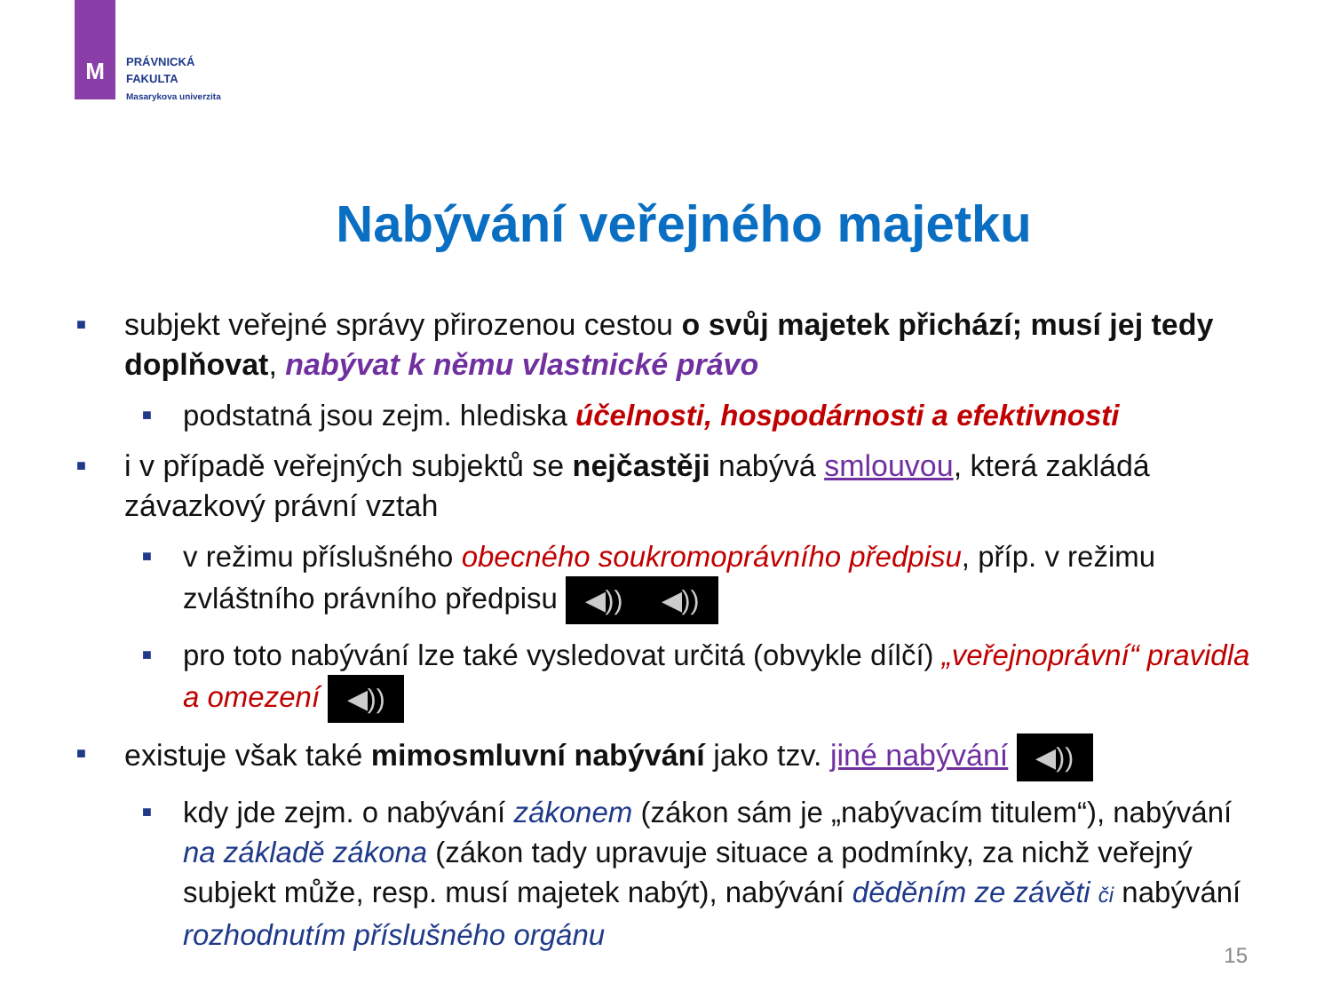M
PRÁVNICKÁ
FAKULTA
Masarykova univerzita
Nabývání veřejného majetku
■ subjekt veřejné správy přirozenou cestou o svůj majetek přichází; musí jej tedy doplňovat, nabývat k němu vlastnické právo
■ podstatná jsou zejm. hlediska účelnosti, hospodárnosti a efektivnosti
■ i v případě veřejných subjektů se nejčastěji nabývá smlouvou, která zakládá závazkový právní vztah
■ v režimu příslušného obecného soukromoprávního předpisu, příp. v režimu zvláštního právního předpisu ◀)) ◀))
■ pro toto nabývání lze také vysledovat určitá (obvykle dílčí) „veřejnoprávní“ pravidla a omezení ◀))
■ existuje však také mimosmluvní nabývání jako tzv. jiné nabývání ◀))
■ kdy jde zejm. o nabývání zákonem (zákon sám je „nabývacím titulem“), nabývání na základě zákona (zákon tady upravuje situace a podmínky, za nichž veřejný subjekt může, resp. musí majetek nabýt), nabývání děděním ze závěti či nabývání rozhodnutím příslušného orgánu
15